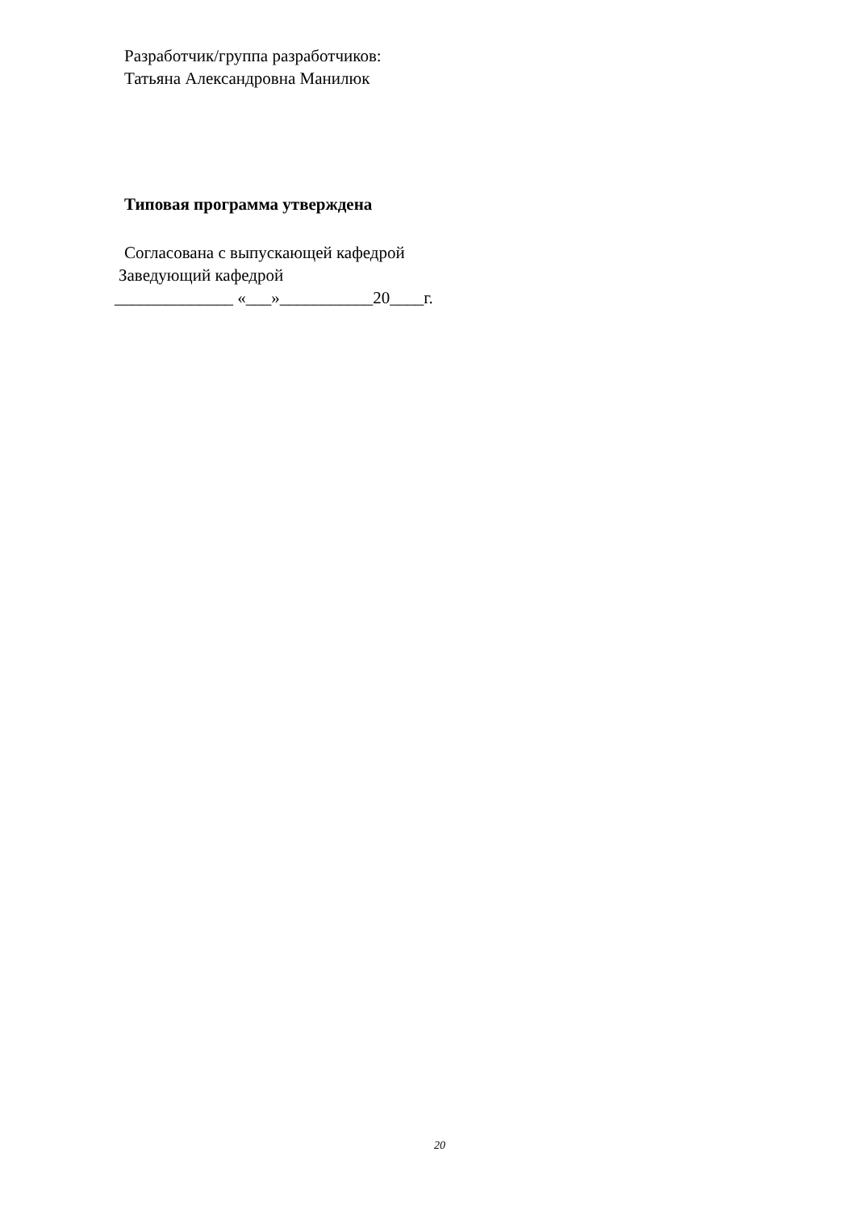Разработчик/группа разработчиков:
Татьяна Александровна Манилюк
Типовая программа утверждена
Согласована с выпускающей кафедрой
Заведующий кафедрой
______________ «___»___________20____г.
20